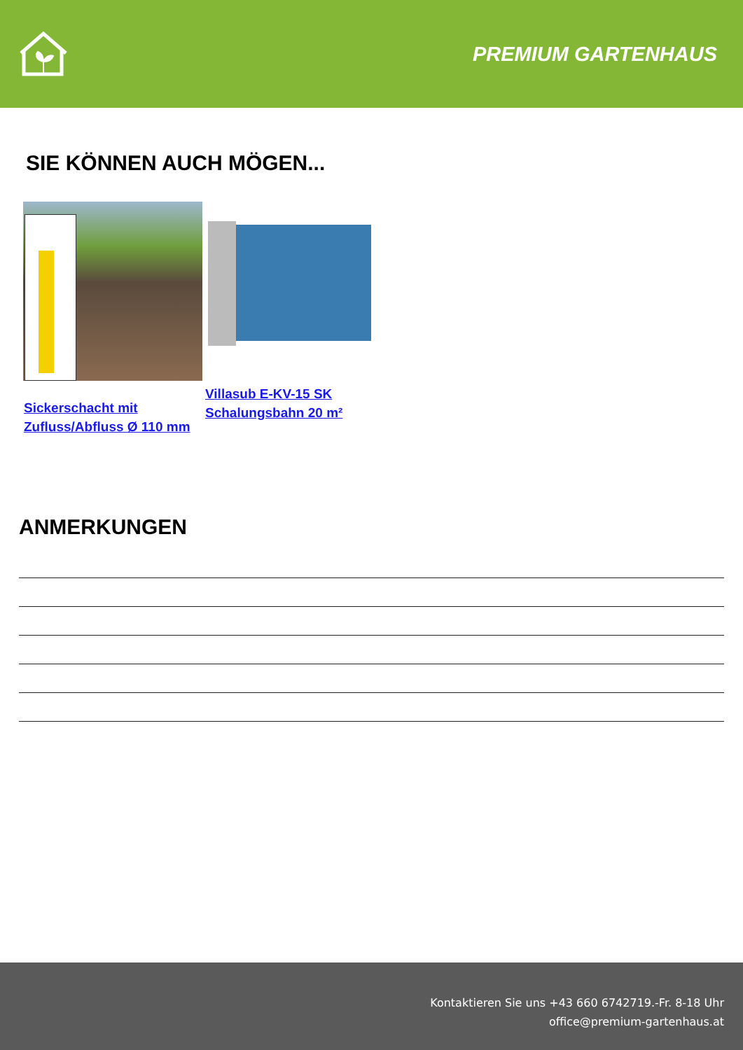PREMIUM GARTENHAUS
SIE KÖNNEN AUCH MÖGEN...
Sickerschacht mit Zufluss/Abfluss Ø 110 mm
Villasub E-KV-15 SK Schalungsbahn 20 m²
ANMERKUNGEN
Kontaktieren Sie uns +43 660 6742719.-Fr. 8-18 Uhr
office@premium-gartenhaus.at